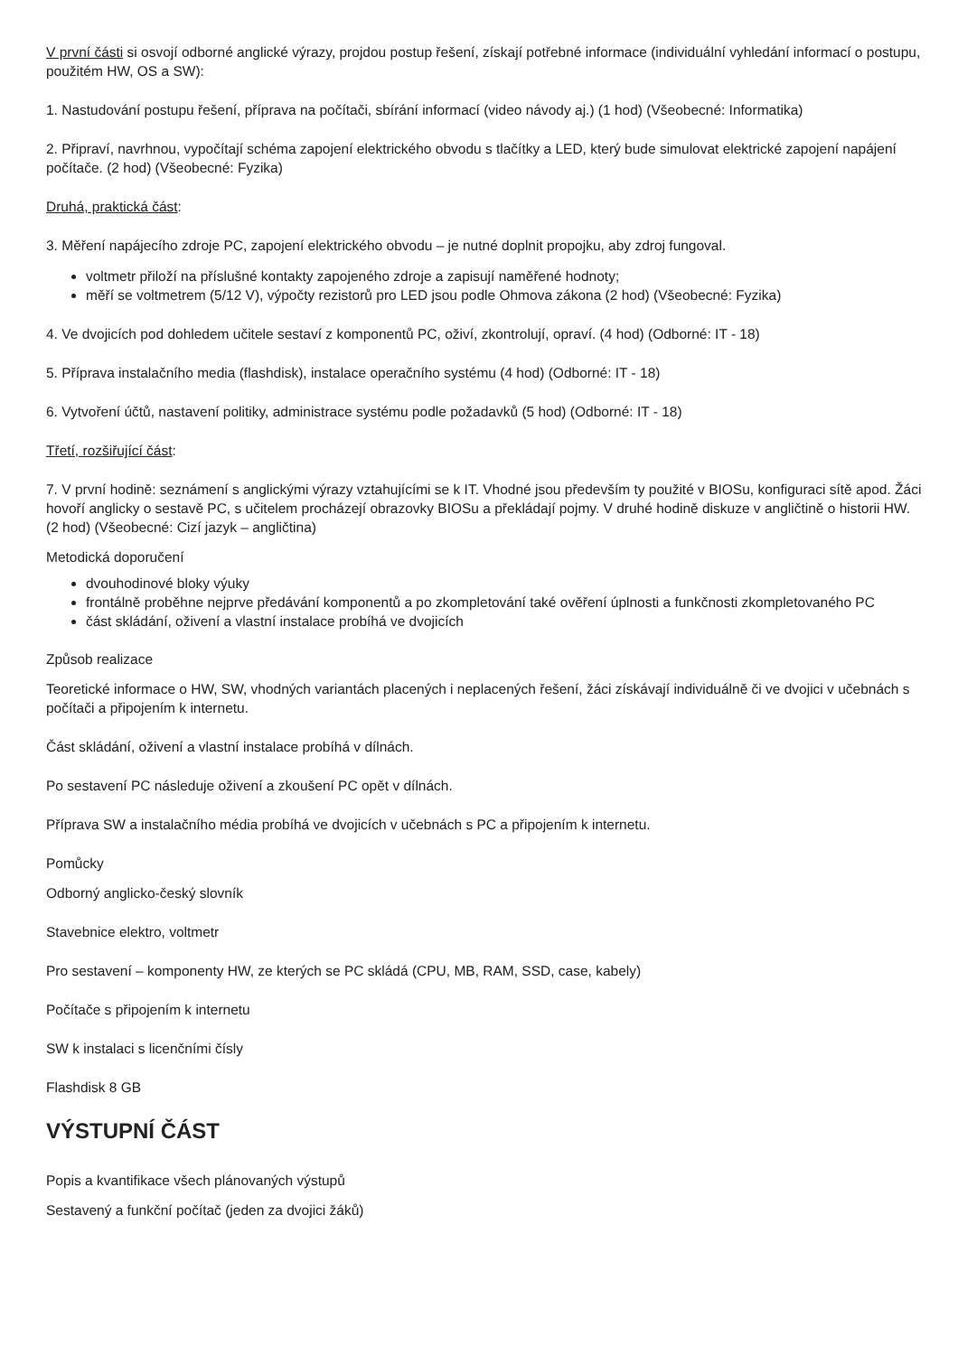V první části si osvojí odborné anglické výrazy, projdou postup řešení, získají potřebné informace (individuální vyhledání informací o postupu, použitém HW, OS a SW):
1. Nastudování postupu řešení, příprava na počítači, sbírání informací (video návody aj.) (1 hod) (Všeobecné: Informatika)
2. Připraví, navrhnou, vypočítají schéma zapojení elektrického obvodu s tlačítky a LED, který bude simulovat elektrické zapojení napájení počítače. (2 hod) (Všeobecné: Fyzika)
Druhá, praktická část:
3. Měření napájecího zdroje PC, zapojení elektrického obvodu – je nutné doplnit propojku, aby zdroj fungoval.
voltmetr přiloží na příslušné kontakty zapojeného zdroje a zapisují naměřené hodnoty;
měří se voltmetrem (5/12 V), výpočty rezistorů pro LED jsou podle Ohmova zákona (2 hod) (Všeobecné: Fyzika)
4. Ve dvojicích pod dohledem učitele sestaví z komponentů PC, oživí, zkontrolují, opraví. (4 hod) (Odborné: IT - 18)
5. Příprava instalačního media (flashdisk), instalace operačního systému (4 hod) (Odborné: IT - 18)
6. Vytvoření účtů, nastavení politiky, administrace systému podle požadavků (5 hod) (Odborné: IT - 18)
Třetí, rozšiřující část:
7. V první hodině: seznámení s anglickými výrazy vztahujícími se k IT. Vhodné jsou především ty použité v BIOSu, konfiguraci sítě apod. Žáci hovoří anglicky o sestavě PC, s učitelem procházejí obrazovky BIOSu a překládají pojmy. V druhé hodině diskuze v angličtině o historii HW. (2 hod) (Všeobecné: Cizí jazyk – angličtina)
Metodická doporučení
dvouhodinové bloky výuky
frontálně proběhne nejprve předávání komponentů a po zkompletování také ověření úplnosti a funkčnosti zkompletovaného PC
část skládání, oživení a vlastní instalace probíhá ve dvojicích
Způsob realizace
Teoretické informace o HW, SW, vhodných variantách placených i neplacených řešení, žáci získávají individuálně či ve dvojici v učebnách s počítači a připojením k internetu.
Část skládání, oživení a vlastní instalace probíhá v dílnách.
Po sestavení PC následuje oživení a zkoušení PC opět v dílnách.
Příprava SW a instalačního média probíhá ve dvojicích v učebnách s PC a připojením k internetu.
Pomůcky
Odborný anglicko-český slovník
Stavebnice elektro, voltmetr
Pro sestavení – komponenty HW, ze kterých se PC skládá (CPU, MB, RAM, SSD, case, kabely)
Počítače s připojením k internetu
SW k instalaci s licenčními čísly
Flashdisk 8 GB
VÝSTUPNÍ ČÁST
Popis a kvantifikace všech plánovaných výstupů
Sestavený a funkční počítač (jeden za dvojici žáků)